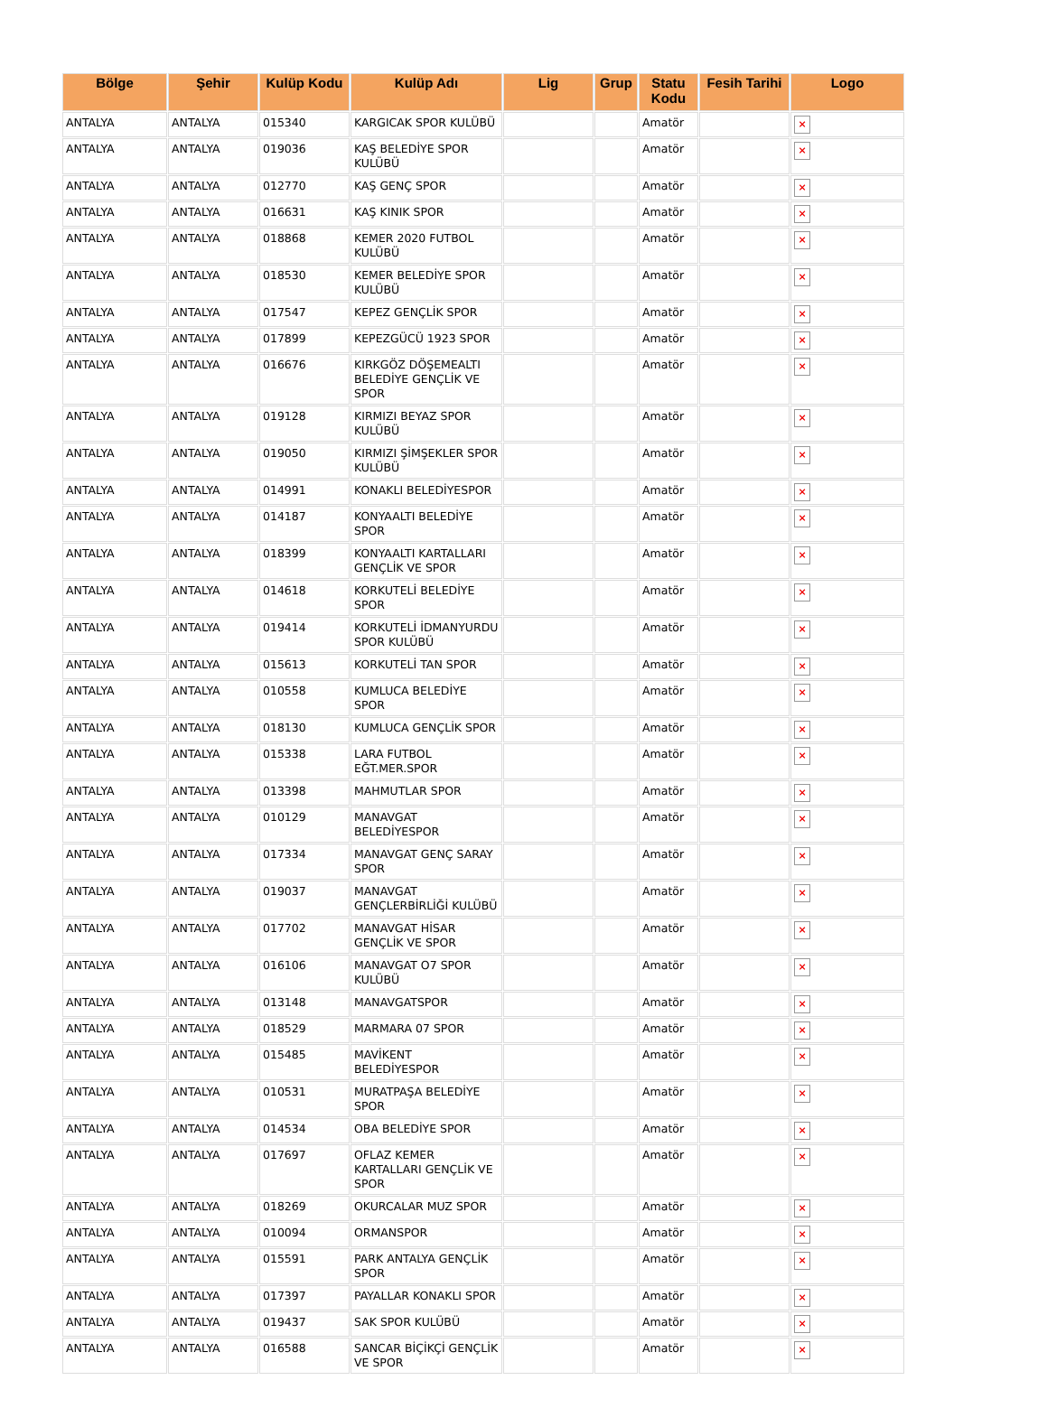| Bölge | Şehir | Kulüp Kodu | Kulüp Adı | Lig | Grup | Statu Kodu | Fesih Tarihi | Logo |
| --- | --- | --- | --- | --- | --- | --- | --- | --- |
| ANTALYA | ANTALYA | 015340 | KARGICAK SPOR KULÜBÜ | | | Amatör | | × |
| ANTALYA | ANTALYA | 019036 | KAŞ BELEDİYE SPOR KULÜBÜ | | | Amatör | | × |
| ANTALYA | ANTALYA | 012770 | KAŞ GENÇ SPOR | | | Amatör | | × |
| ANTALYA | ANTALYA | 016631 | KAŞ KINIK SPOR | | | Amatör | | × |
| ANTALYA | ANTALYA | 018868 | KEMER 2020 FUTBOL KULÜBÜ | | | Amatör | | × |
| ANTALYA | ANTALYA | 018530 | KEMER BELEDİYE SPOR KULÜBÜ | | | Amatör | | × |
| ANTALYA | ANTALYA | 017547 | KEPEZ GENÇLİK SPOR | | | Amatör | | × |
| ANTALYA | ANTALYA | 017899 | KEPEZGÜCÜ 1923 SPOR | | | Amatör | | × |
| ANTALYA | ANTALYA | 016676 | KIRKGÖZ DÖŞEMEALTI BELEDİYE GENÇLİK VE SPOR | | | Amatör | | × |
| ANTALYA | ANTALYA | 019128 | KIRMIZI BEYAZ SPOR KULÜBÜ | | | Amatör | | × |
| ANTALYA | ANTALYA | 019050 | KIRMIZI ŞİMŞEKLER SPOR KULÜBÜ | | | Amatör | | × |
| ANTALYA | ANTALYA | 014991 | KONAKLI BELEDİYESPOR | | | Amatör | | × |
| ANTALYA | ANTALYA | 014187 | KONYAALTI BELEDİYE SPOR | | | Amatör | | × |
| ANTALYA | ANTALYA | 018399 | KONYAALTI KARTALLARI GENÇLİK VE SPOR | | | Amatör | | × |
| ANTALYA | ANTALYA | 014618 | KORKUTELİ BELEDİYE SPOR | | | Amatör | | × |
| ANTALYA | ANTALYA | 019414 | KORKUTELİ İDMANYURDU SPOR KULÜBÜ | | | Amatör | | × |
| ANTALYA | ANTALYA | 015613 | KORKUTELİ TAN SPOR | | | Amatör | | × |
| ANTALYA | ANTALYA | 010558 | KUMLUCA BELEDİYE SPOR | | | Amatör | | × |
| ANTALYA | ANTALYA | 018130 | KUMLUCA GENÇLİK SPOR | | | Amatör | | × |
| ANTALYA | ANTALYA | 015338 | LARA FUTBOL EĞT.MER.SPOR | | | Amatör | | × |
| ANTALYA | ANTALYA | 013398 | MAHMUTLAR SPOR | | | Amatör | | × |
| ANTALYA | ANTALYA | 010129 | MANAVGAT BELEDİYESPOR | | | Amatör | | × |
| ANTALYA | ANTALYA | 017334 | MANAVGAT GENÇ SARAY SPOR | | | Amatör | | × |
| ANTALYA | ANTALYA | 019037 | MANAVGAT GENÇLERBİRLİĞİ KULÜBÜ | | | Amatör | | × |
| ANTALYA | ANTALYA | 017702 | MANAVGAT HİSAR GENÇLİK VE SPOR | | | Amatör | | × |
| ANTALYA | ANTALYA | 016106 | MANAVGAT O7 SPOR KULÜBÜ | | | Amatör | | × |
| ANTALYA | ANTALYA | 013148 | MANAVGATSPOR | | | Amatör | | × |
| ANTALYA | ANTALYA | 018529 | MARMARA 07 SPOR | | | Amatör | | × |
| ANTALYA | ANTALYA | 015485 | MAVİKENT BELEDİYESPOR | | | Amatör | | × |
| ANTALYA | ANTALYA | 010531 | MURATPAŞA BELEDİYE SPOR | | | Amatör | | × |
| ANTALYA | ANTALYA | 014534 | OBA BELEDİYE SPOR | | | Amatör | | × |
| ANTALYA | ANTALYA | 017697 | OFLAZ KEMER KARTALLARI GENÇLİK VE SPOR | | | Amatör | | × |
| ANTALYA | ANTALYA | 018269 | OKURCALAR MUZ SPOR | | | Amatör | | × |
| ANTALYA | ANTALYA | 010094 | ORMANSPOR | | | Amatör | | × |
| ANTALYA | ANTALYA | 015591 | PARK ANTALYA GENÇLİK SPOR | | | Amatör | | × |
| ANTALYA | ANTALYA | 017397 | PAYALLAR KONAKLI SPOR | | | Amatör | | × |
| ANTALYA | ANTALYA | 019437 | SAK SPOR KULÜBÜ | | | Amatör | | × |
| ANTALYA | ANTALYA | 016588 | SANCAR BİÇİKÇİ GENÇLİK VE SPOR | | | Amatör | | × |